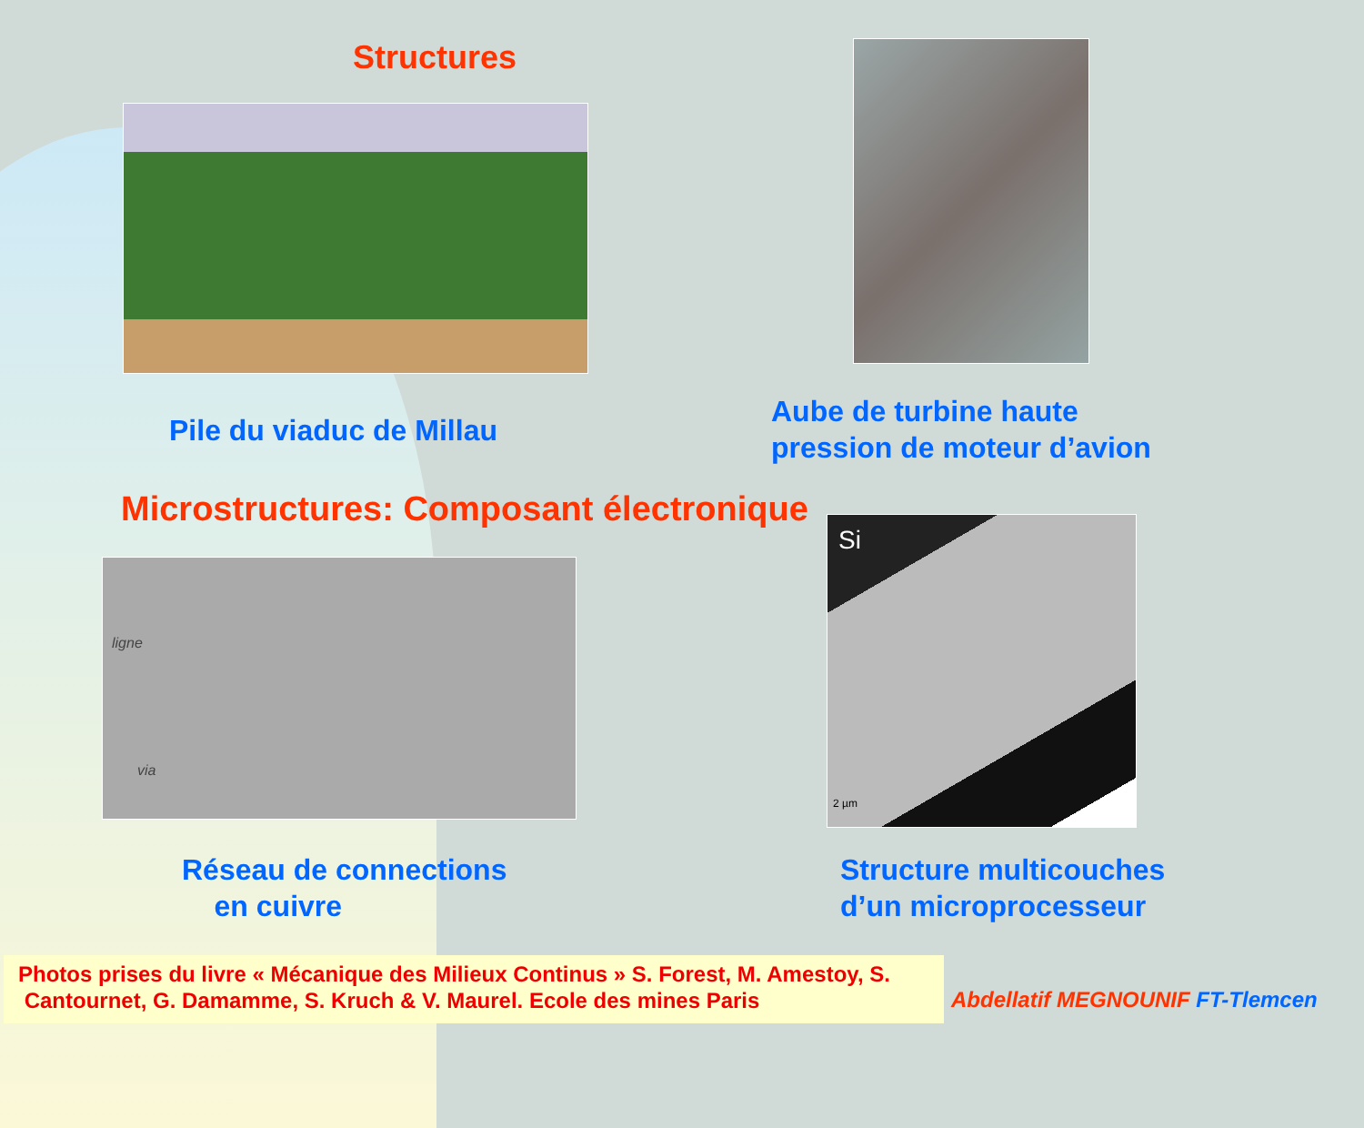Structures
Pile du viaduc de Millau
Aube de turbine haute
pression de moteur d’avion
Microstructures: Composant électronique
ligne
via
Si
2 µm
Réseau de connections
en cuivre
Structure multicouches
d’un microprocesseur
Photos prises du livre « Mécanique des Milieux Continus » S. Forest, M. Amestoy, S.
Cantournet, G. Damamme, S. Kruch & V. Maurel. Ecole des mines Paris
Abdellatif MEGNOUNIF FT-Tlemcen